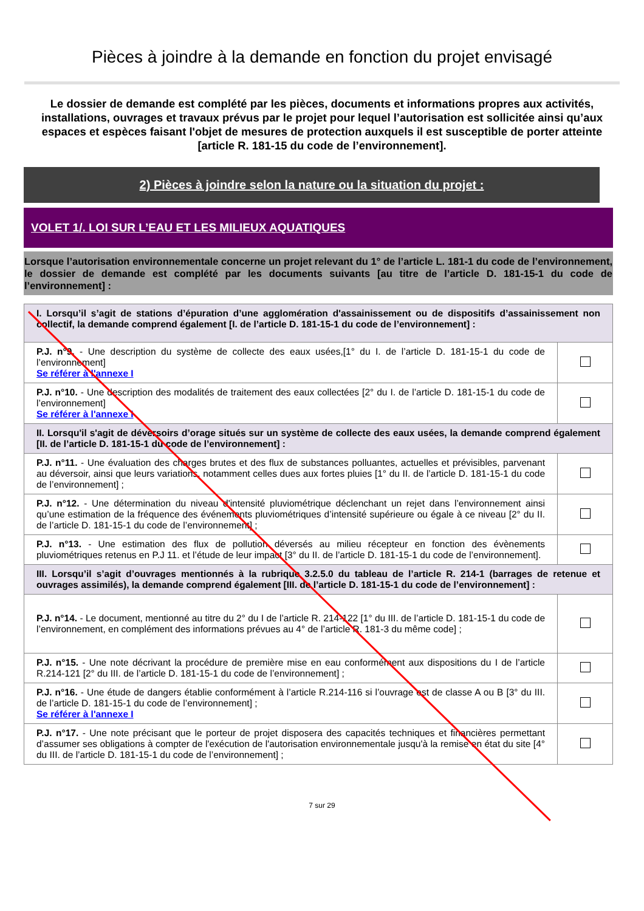Pièces à joindre à la demande en fonction du projet envisagé
Le dossier de demande est complété par les pièces, documents et informations propres aux activités, installations, ouvrages et travaux prévus par le projet pour lequel l’autorisation est sollicitée ainsi qu’aux espaces et espèces faisant l'objet de mesures de protection auxquels il est susceptible de porter atteinte [article R. 181-15 du code de l’environnement].
2) Pièces à joindre selon la nature ou la situation du projet :
VOLET 1/. LOI SUR L’EAU ET LES MILIEUX AQUATIQUES
Lorsque l’autorisation environnementale concerne un projet relevant du 1° de l’article L. 181-1 du code de l’environnement, le dossier de demande est complété par les documents suivants [au titre de l’article D. 181-15-1 du code de l’environnement] :
| I. Lorsqu’il s’agit de stations d’épuration d’une agglomération d'assainissement ou de dispositifs d’assainissement non collectif, la demande comprend également [I. de l’article D. 181-15-1 du code de l’environnement] : | |
| P.J. n°9. - Une description du système de collecte des eaux usées,[1° du I. de l’article D. 181-15-1 du code de l’environnement] Se référer à l'annexe I | |
| P.J. n°10. - Une description des modalités de traitement des eaux collectées [2° du I. de l’article D. 181-15-1 du code de l’environnement] Se référer à l'annexe I | |
| II. Lorsqu'il s'agit de déversoirs d’orage situés sur un système de collecte des eaux usées, la demande comprend également [II. de l’article D. 181-15-1 du code de l’environnement] : | |
| P.J. n°11. - Une évaluation des charges brutes et des flux de substances polluantes, actuelles et prévisibles, parvenant au déversoir, ainsi que leurs variations, notamment celles dues aux fortes pluies [1° du II. de l’article D. 181-15-1 du code de l’environnement] ; | |
| P.J. n°12. - Une détermination du niveau d'intensité pluviométrique déclenchant un rejet dans l’environnement ainsi qu’une estimation de la fréquence des événements pluviométriques d’intensité supérieure ou égale à ce niveau [2° du II. de l’article D. 181-15-1 du code de l’environnement] ; | |
| P.J. n°13. - Une estimation des flux de pollution déversés au milieu récepteur en fonction des évènements pluviométriques retenus en P.J 11. et l’étude de leur impact [3° du II. de l’article D. 181-15-1 du code de l’environnement]. | |
| III. Lorsqu’il s’agit d’ouvrages mentionnés à la rubrique 3.2.5.0 du tableau de l’article R. 214-1 (barrages de retenue et ouvrages assimilés), la demande comprend également [III. de l’article D. 181-15-1 du code de l’environnement] : | |
| P.J. n°14. - Le document, mentionné au titre du 2° du I de l’article R. 214-122 [1° du III. de l’article D. 181-15-1 du code de l’environnement, en complément des informations prévues au 4° de l’article R. 181-3 du même code] ; | |
| P.J. n°15. - Une note décrivant la procédure de première mise en eau conformément aux dispositions du I de l’article R.214-121 [2° du III. de l’article D. 181-15-1 du code de l’environnement] ; | |
| P.J. n°16. - Une étude de dangers établie conformément à l’article R.214-116 si l’ouvrage est de classe A ou B [3° du III. de l’article D. 181-15-1 du code de l’environnement] ; Se référer à l'annexe I | |
| P.J. n°17. - Une note précisant que le porteur de projet disposera des capacités techniques et financières permettant d’assumer ses obligations à compter de l'exécution de l'autorisation environnementale jusqu'à la remise en état du site [4° du III. de l’article D. 181-15-1 du code de l’environnement] ; | |
7 sur 29